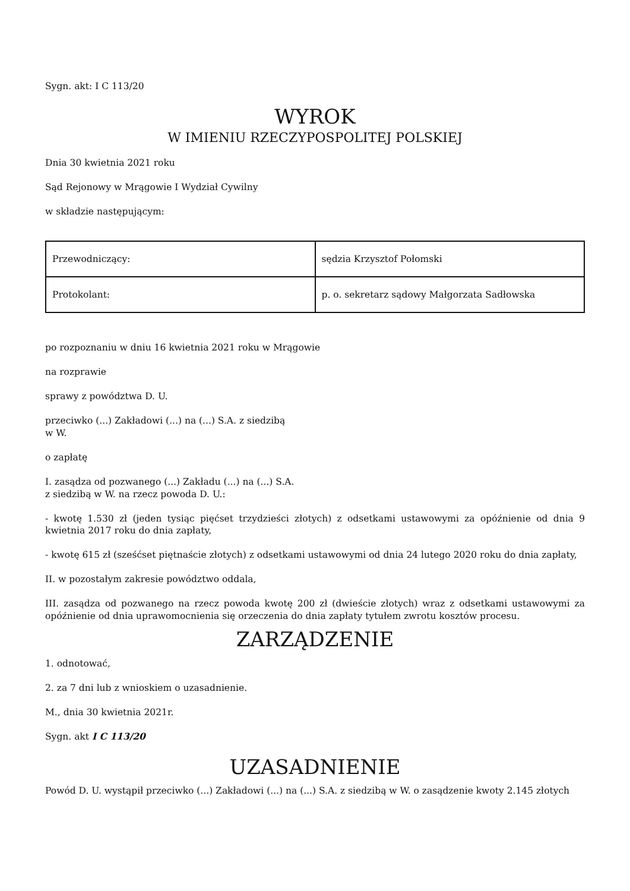Sygn. akt: I C 113/20
WYROK
W IMIENIU RZECZYPOSPOLITEJ POLSKIEJ
Dnia 30 kwietnia 2021 roku
Sąd Rejonowy w Mrągowie I Wydział Cywilny
w składzie następującym:
| Przewodniczący: | sędzia Krzysztof Połomski |
| Protokolant: | p. o. sekretarz sądowy Małgorzata Sadłowska |
po rozpoznaniu w dniu 16 kwietnia 2021 roku w Mrągowie
na rozprawie
sprawy z powództwa D. U.
przeciwko (...) Zakładowi (...) na (...) S.A. z siedzibą
w W.
o zapłatę
I. zasądza od pozwanego (...) Zakładu (...) na (...) S.A.
z siedzibą w W. na rzecz powoda D. U.:
- kwotę 1.530 zł (jeden tysiąc pięćset trzydzieści złotych) z odsetkami ustawowymi za opóźnienie od dnia 9 kwietnia 2017 roku do dnia zapłaty,
- kwotę 615 zł (sześćset piętnaście złotych) z odsetkami ustawowymi od dnia 24 lutego 2020 roku do dnia zapłaty,
II. w pozostałym zakresie powództwo oddala,
III. zasądza od pozwanego na rzecz powoda kwotę 200 zł (dwieście złotych) wraz z odsetkami ustawowymi za opóźnienie od dnia uprawomocnienia się orzeczenia do dnia zapłaty tytułem zwrotu kosztów procesu.
ZARZĄDZENIE
1. odnotować,
2. za 7 dni lub z wnioskiem o uzasadnienie.
M., dnia 30 kwietnia 2021r.
Sygn. akt I C 113/20
UZASADNIENIE
Powód D. U. wystąpił przeciwko (...) Zakładowi (...) na (...) S.A. z siedzibą w W. o zasądzenie kwoty 2.145 złotych